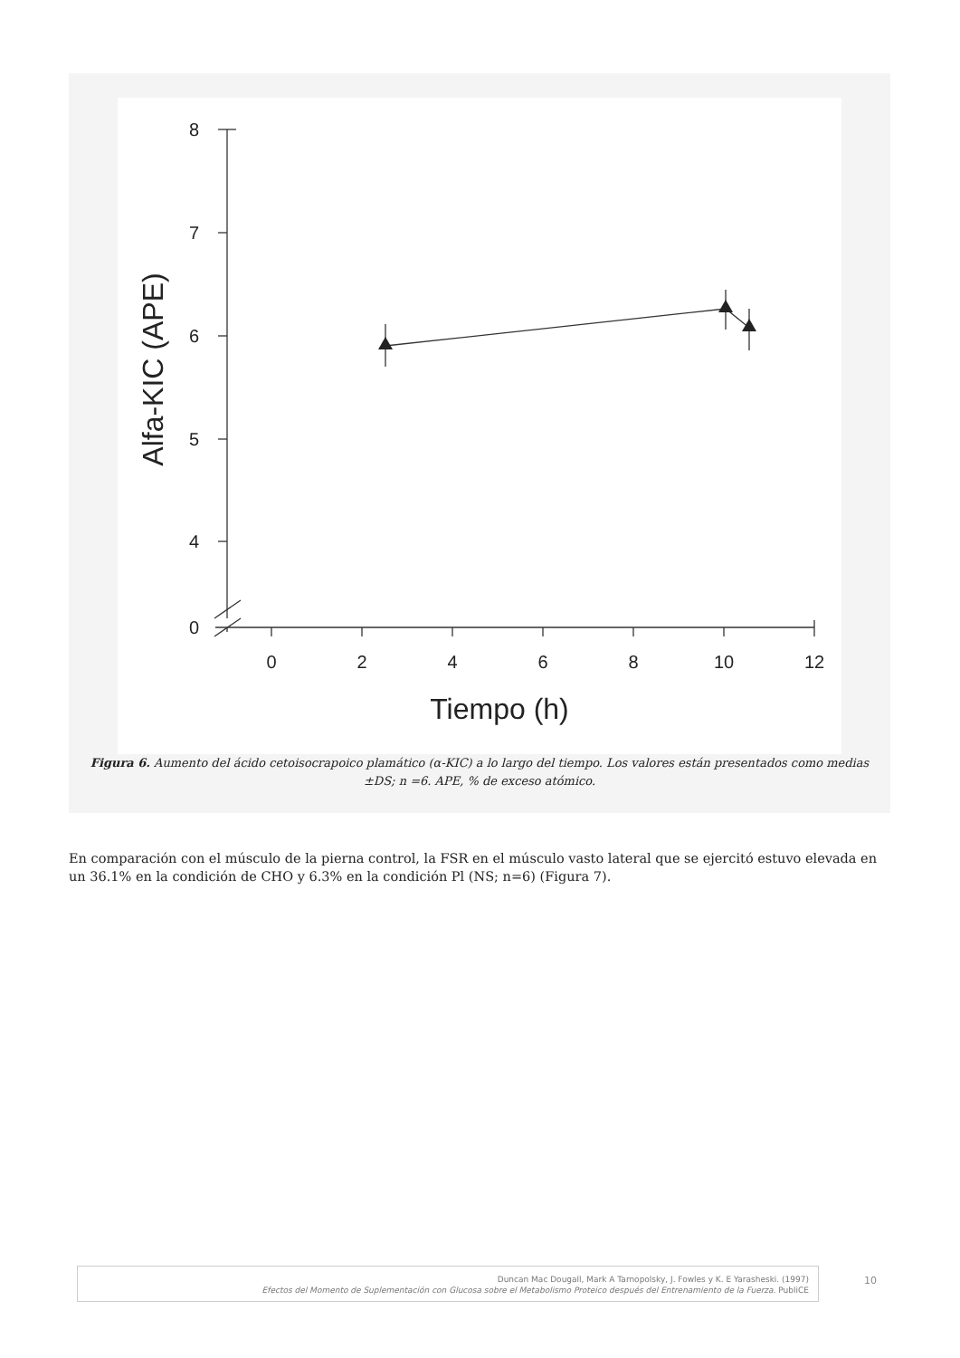8
7
6
5
4
0
0
2
4
6
8
10
12
Tiempo (h)
Alfa-KIC (APE)
Figura 6. Aumento del ácido cetoisocrapoico plamático (α-KIC) a lo largo del tiempo. Los valores están presentados como medias ±DS; n =6. APE, % de exceso atómico.
En comparación con el músculo de la pierna control, la FSR en el músculo vasto lateral que se ejercitó estuvo elevada en un 36.1% en la condición de CHO y 6.3% en la condición Pl (NS; n=6) (Figura 7).
Duncan Mac Dougall, Mark A Tarnopolsky, J. Fowles y K. E Yarasheski. (1997)
Efectos del Momento de Suplementación con Glucosa sobre el Metabolismo Proteico después del Entrenamiento de la Fuerza. PubliCE
10